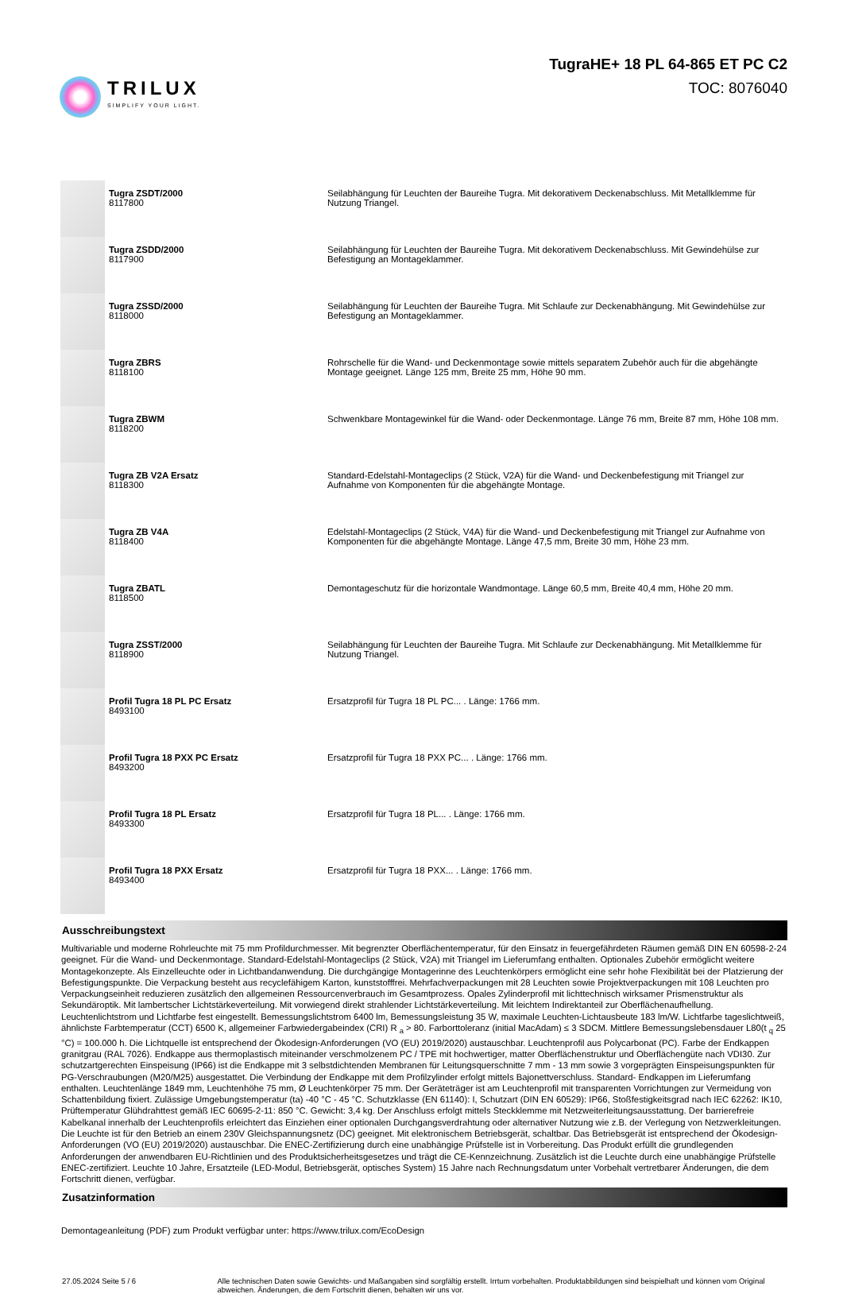TRILUX
SIMPLIFY YOUR LIGHT.
TugraHE+ 18 PL 64-865 ET PC C2
TOC: 8076040
| | Tugra ZSDT/2000 8117800 | Seilabhängung für Leuchten der Baureihe Tugra. Mit dekorativem Deckenabschluss. Mit Metallklemme für Nutzung Triangel. |
| | Tugra ZSDD/2000 8117900 | Seilabhängung für Leuchten der Baureihe Tugra. Mit dekorativem Deckenabschluss. Mit Gewindehülse zur Befestigung an Montageklammer. |
| | Tugra ZSSD/2000 8118000 | Seilabhängung für Leuchten der Baureihe Tugra. Mit Schlaufe zur Deckenabhängung. Mit Gewindehülse zur Befestigung an Montageklammer. |
| | Tugra ZBRS 8118100 | Rohrschelle für die Wand- und Deckenmontage sowie mittels separatem Zubehör auch für die abgehängte Montage geeignet. Länge 125 mm, Breite 25 mm, Höhe 90 mm. |
| | Tugra ZBWM 8118200 | Schwenkbare Montagewinkel für die Wand- oder Deckenmontage. Länge 76 mm, Breite 87 mm, Höhe 108 mm. |
| | Tugra ZB V2A Ersatz 8118300 | Standard-Edelstahl-Montageclips (2 Stück, V2A) für die Wand- und Deckenbefestigung mit Triangel zur Aufnahme von Komponenten für die abgehängte Montage. |
| | Tugra ZB V4A 8118400 | Edelstahl-Montageclips (2 Stück, V4A) für die Wand- und Deckenbefestigung mit Triangel zur Aufnahme von Komponenten für die abgehängte Montage. Länge 47,5 mm, Breite 30 mm, Höhe 23 mm. |
| | Tugra ZBATL 8118500 | Demontageschutz für die horizontale Wandmontage. Länge 60,5 mm, Breite 40,4 mm, Höhe 20 mm. |
| | Tugra ZSST/2000 8118900 | Seilabhängung für Leuchten der Baureihe Tugra. Mit Schlaufe zur Deckenabhängung. Mit Metallklemme für Nutzung Triangel. |
| | Profil Tugra 18 PL PC Ersatz 8493100 | Ersatzprofil für Tugra 18 PL PC... . Länge: 1766 mm. |
| | Profil Tugra 18 PXX PC Ersatz 8493200 | Ersatzprofil für Tugra 18 PXX PC... . Länge: 1766 mm. |
| | Profil Tugra 18 PL Ersatz 8493300 | Ersatzprofil für Tugra 18 PL... . Länge: 1766 mm. |
| | Profil Tugra 18 PXX Ersatz 8493400 | Ersatzprofil für Tugra 18 PXX... . Länge: 1766 mm. |
Ausschreibungstext
Multivariable und moderne Rohrleuchte mit 75 mm Profildurchmesser. Mit begrenzter Oberflächentemperatur, für den Einsatz in feuergefährdeten Räumen gemäß DIN EN 60598-2-24 geeignet. Für die Wand- und Deckenmontage. Standard-Edelstahl-Montageclips (2 Stück, V2A) mit Triangel im Lieferumfang enthalten. Optionales Zubehör ermöglicht weitere Montagekonzepte. Als Einzelleuchte oder in Lichtbandanwendung. Die durchgängige Montagerinne des Leuchtenkörpers ermöglicht eine sehr hohe Flexibilität bei der Platzierung der Befestigungspunkte. Die Verpackung besteht aus recyclefähigem Karton, kunststofffrei. Mehrfachverpackungen mit 28 Leuchten sowie Projektverpackungen mit 108 Leuchten pro Verpackungseinheit reduzieren zusätzlich den allgemeinen Ressourcenverbrauch im Gesamtprozess. Opales Zylinderprofil mit lichttechnisch wirksamer Prismenstruktur als Sekundäroptik. Mit lambertscher Lichtstärkeverteilung. Mit vorwiegend direkt strahlender Lichtstärkeverteilung. Mit leichtem Indirektanteil zur Oberflächenaufhellung. Leuchtenlichtstrom und Lichtfarbe fest eingestellt. Bemessungslichtstrom 6400 lm, Bemessungsleistung 35 W, maximale Leuchten-Lichtausbeute 183 lm/W. Lichtfarbe tageslichtweiß, ähnlichste Farbtemperatur (CCT) 6500 K, allgemeiner Farbwiedergabeindex (CRI) R <sub>a</sub> > 80. Farborttoleranz (initial MacAdam) ≤ 3 SDCM. Mittlere Bemessungslebensdauer L80(t <sub>q</sub> 25 °C) = 100.000 h. Die Lichtquelle ist entsprechend der Ökodesign-Anforderungen (VO (EU) 2019/2020) austauschbar. Leuchtenprofil aus Polycarbonat (PC). Farbe der Endkappen granitgrau (RAL 7026). Endkappe aus thermoplastisch miteinander verschmolzenem PC / TPE mit hochwertiger, matter Oberflächenstruktur und Oberflächengüte nach VDI30. Zur schutzartgerechten Einspeisung (IP66) ist die Endkappe mit 3 selbstdichtenden Membranen für Leitungsquerschnitte 7 mm - 13 mm sowie 3 vorgeprägten Einspeisungspunkten für PG-Verschraubungen (M20/M25) ausgestattet. Die Verbindung der Endkappe mit dem Profilzylinder erfolgt mittels Bajonettverschluss. Standard- Endkappen im Lieferumfang enthalten. Leuchtenlänge 1849 mm, Leuchtenhöhe 75 mm, Ø Leuchtenkörper 75 mm. Der Geräteträger ist am Leuchtenprofil mit transparenten Vorrichtungen zur Vermeidung von Schattenbildung fixiert. Zulässige Umgebungstemperatur (ta) -40 °C - 45 °C. Schutzklasse (EN 61140): I, Schutzart (DIN EN 60529): IP66, Stoßfestigkeitsgrad nach IEC 62262: IK10, Prüftemperatur Glühdrahttest gemäß IEC 60695-2-11: 850 °C. Gewicht: 3,4 kg. Der Anschluss erfolgt mittels Steckklemme mit Netzweiterleitungsausstattung. Der barrierefreie Kabelkanal innerhalb der Leuchtenprofils erleichtert das Einziehen einer optionalen Durchgangsverdrahtung oder alternativer Nutzung wie z.B. der Verlegung von Netzwerkleitungen. Die Leuchte ist für den Betrieb an einem 230V Gleichspannungsnetz (DC) geeignet. Mit elektronischem Betriebsgerät, schaltbar. Das Betriebsgerät ist entsprechend der Ökodesign-Anforderungen (VO (EU) 2019/2020) austauschbar. Die ENEC-Zertifizierung durch eine unabhängige Prüfstelle ist in Vorbereitung. Das Produkt erfüllt die grundlegenden Anforderungen der anwendbaren EU-Richtlinien und des Produktsicherheitsgesetzes und trägt die CE-Kennzeichnung. Zusätzlich ist die Leuchte durch eine unabhängige Prüfstelle ENEC-zertifiziert. Leuchte 10 Jahre, Ersatzteile (LED-Modul, Betriebsgerät, optisches System) 15 Jahre nach Rechnungsdatum unter Vorbehalt vertretbarer Änderungen, die dem Fortschritt dienen, verfügbar.
Zusatzinformation
Demontageanleitung (PDF) zum Produkt verfügbar unter: https://www.trilux.com/EcoDesign
27.05.2024 Seite 5 / 6 Alle technischen Daten sowie Gewichts- und Maßangaben sind sorgfältig erstellt. Irrtum vorbehalten. Produktabbildungen sind beispielhaft und können vom Original abweichen. Änderungen, die dem Fortschritt dienen, behalten wir uns vor.